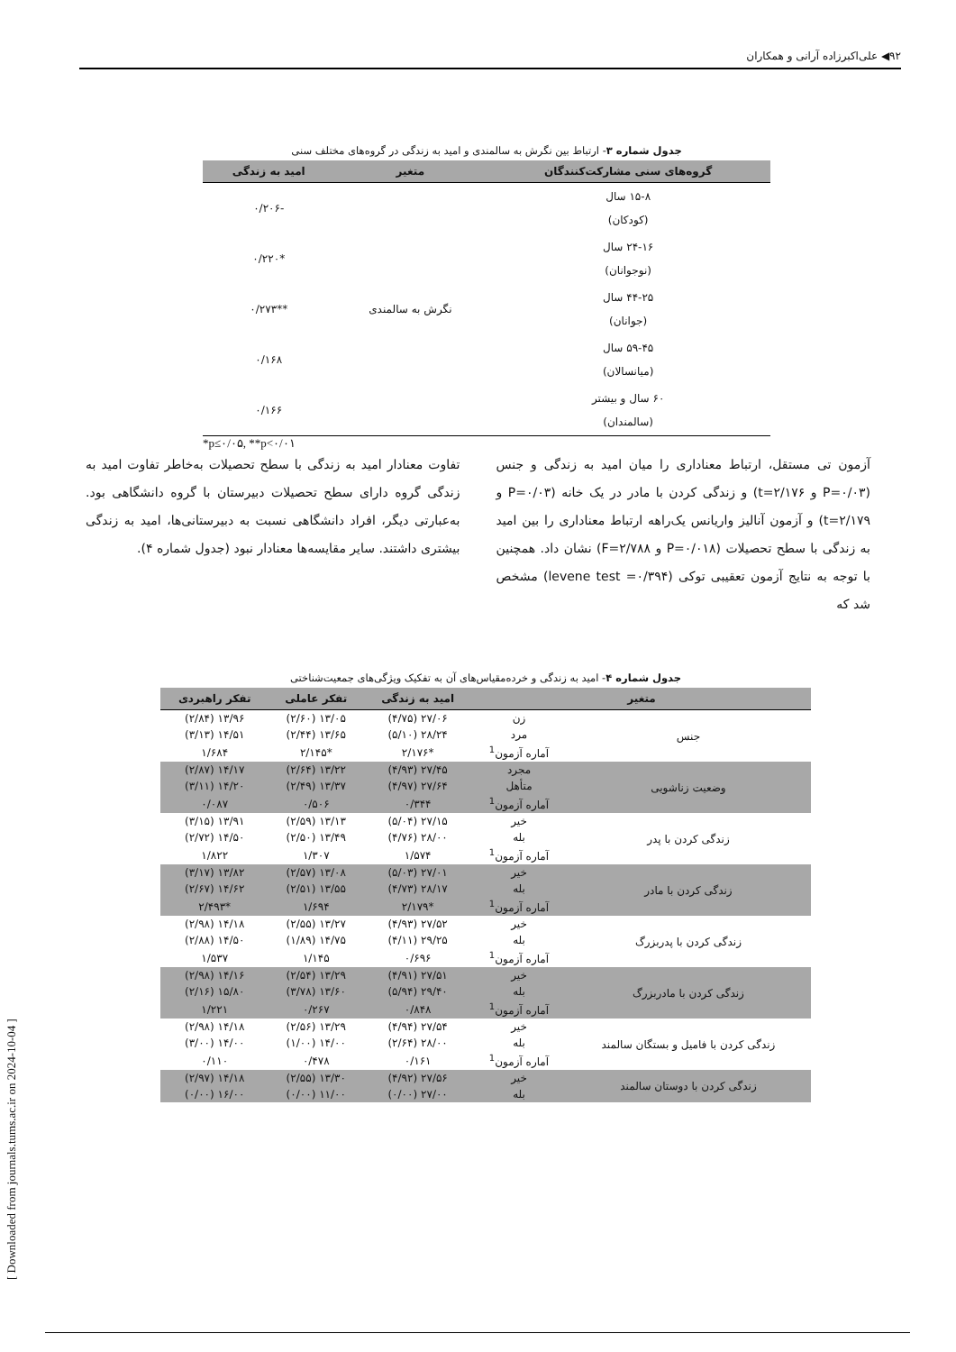۹۲◀ علی‌اکبرزاده آرانی و همکاران
[ Downloaded from journals.tums.ac.ir on 2024-10-04 ]
جدول شماره ۳- ارتباط بین نگرش به سالمندی و امید به زندگی در گروه‌های مختلف سنی
| گروه‌های سنی مشارکت‌کنندگان | متغیر | امید به زندگی |
| --- | --- | --- |
| ۱۵-۸ سال (کودکان) | نگرش به سالمندی | -۰/۲۰۶ |
| ۲۴-۱۶ سال (نوجوانان) | | *۰/۲۲۰ |
| ۴۴-۲۵ سال (جوانان) | | **۰/۲۷۳ |
| ۵۹-۴۵ سال (میانسالان) | | ۰/۱۶۸ |
| ۶۰ سال و بیشتر (سالمندان) | | ۰/۱۶۶ |
*p≤۰/۰۵, **p<۰/۰۱
آزمون تی مستقل، ارتباط معناداری را میان امید به زندگی و جنس (P=۰/۰۳ و t=۲/۱۷۶) و زندگی کردن با مادر در یک خانه (P=۰/۰۳ و t=۲/۱۷۹) و آزمون آنالیز واریانس یک‌راهه ارتباط معناداری را بین امید به زندگی با سطح تحصیلات (P=۰/۰۱۸ و F=۲/۷۸۸) نشان داد. همچنین با توجه به نتایج آزمون تعقیبی توکی (levene test =۰/۳۹۴) مشخص شد که
تفاوت معنادار امید به زندگی با سطح تحصیلات به‌خاطر تفاوت امید به زندگی گروه دارای سطح تحصیلات دبیرستان با گروه دانشگاهی بود. به‌عبارتی دیگر، افراد دانشگاهی نسبت به دبیرستانی‌ها، امید به زندگی بیشتری داشتند. سایر مقایسه‌ها معنادار نبود (جدول شماره ۴).
جدول شماره ۴- امید به زندگی و خرده‌مقیاس‌های آن به تفکیک ویژگی‌های جمعیت‌شناختی
| متغیر | | امید به زندگی | تفکر عاملی | تفکر راهبردی |
| --- | --- | --- | --- | --- |
| جنس | زن | ۲۷/۰۶ (۴/۷۵) | ۱۳/۰۵ (۲/۶۰) | ۱۳/۹۶ (۲/۸۴) |
| | مرد | ۲۸/۲۴ (۵/۱۰) | ۱۳/۶۵ (۲/۴۴) | ۱۴/۵۱ (۳/۱۳) |
| | آماره آزمون<sup>1</sup> | *۲/۱۷۶ | *۲/۱۴۵ | ۱/۶۸۴ |
| وضعیت زناشویی | مجرد | ۲۷/۴۵ (۴/۹۳) | ۱۳/۲۲ (۲/۶۴) | ۱۴/۱۷ (۲/۸۷) |
| | متأهل | ۲۷/۶۴ (۴/۹۷) | ۱۳/۳۷ (۲/۴۹) | ۱۴/۲۰ (۳/۱۱) |
| | آماره آزمون<sup>1</sup> | ۰/۳۴۴ | ۰/۵۰۶ | ۰/۰۸۷ |
| زندگی کردن با پدر | خیر | ۲۷/۱۵ (۵/۰۴) | ۱۳/۱۳ (۲/۵۹) | ۱۳/۹۱ (۳/۱۵) |
| | بله | ۲۸/۰۰ (۴/۷۶) | ۱۳/۴۹ (۲/۵۰) | ۱۴/۵۰ (۲/۷۲) |
| | آماره آزمون<sup>1</sup> | ۱/۵۷۴ | ۱/۳۰۷ | ۱/۸۲۲ |
| زندگی کردن با مادر | خیر | ۲۷/۰۱ (۵/۰۳) | ۱۳/۰۸ (۲/۵۷) | ۱۳/۸۲ (۳/۱۷) |
| | بله | ۲۸/۱۷ (۴/۷۳) | ۱۳/۵۵ (۲/۵۱) | ۱۴/۶۲ (۲/۶۷) |
| | آماره آزمون<sup>1</sup> | *۲/۱۷۹ | ۱/۶۹۴ | *۲/۴۹۳ |
| زندگی کردن با پدربزرگ | خیر | ۲۷/۵۲ (۴/۹۳) | ۱۳/۲۷ (۲/۵۵) | ۱۴/۱۸ (۲/۹۸) |
| | بله | ۲۹/۲۵ (۴/۱۱) | ۱۴/۷۵ (۱/۸۹) | ۱۴/۵۰ (۲/۸۸) |
| | آماره آزمون<sup>1</sup> | ۰/۶۹۶ | ۱/۱۴۵ | ۱/۵۳۷ |
| زندگی کردن با مادربزرگ | خیر | ۲۷/۵۱ (۴/۹۱) | ۱۳/۲۹ (۲/۵۴) | ۱۴/۱۶ (۲/۹۸) |
| | بله | ۲۹/۴۰ (۵/۹۴) | ۱۳/۶۰ (۳/۷۸) | ۱۵/۸۰ (۲/۱۶) |
| | آماره آزمون<sup>1</sup> | ۰/۸۴۸ | ۰/۲۶۷ | ۱/۲۲۱ |
| زندگی کردن با فامیل و بستگان سالمند | خیر | ۲۷/۵۴ (۴/۹۴) | ۱۳/۲۹ (۲/۵۶) | ۱۴/۱۸ (۲/۹۸) |
| | بله | ۲۸/۰۰ (۲/۶۴) | ۱۴/۰۰ (۱/۰۰) | ۱۴/۰۰ (۳/۰۰) |
| | آماره آزمون<sup>1</sup> | ۰/۱۶۱ | ۰/۴۷۸ | ۰/۱۱۰ |
| زندگی کردن با دوستان سالمند | خیر | ۲۷/۵۶ (۴/۹۲) | ۱۳/۳۰ (۲/۵۵) | ۱۴/۱۸ (۲/۹۷) |
| | بله | ۲۷/۰۰ (۰/۰۰) | ۱۱/۰۰ (۰/۰۰) | ۱۶/۰۰ (۰/۰۰) |